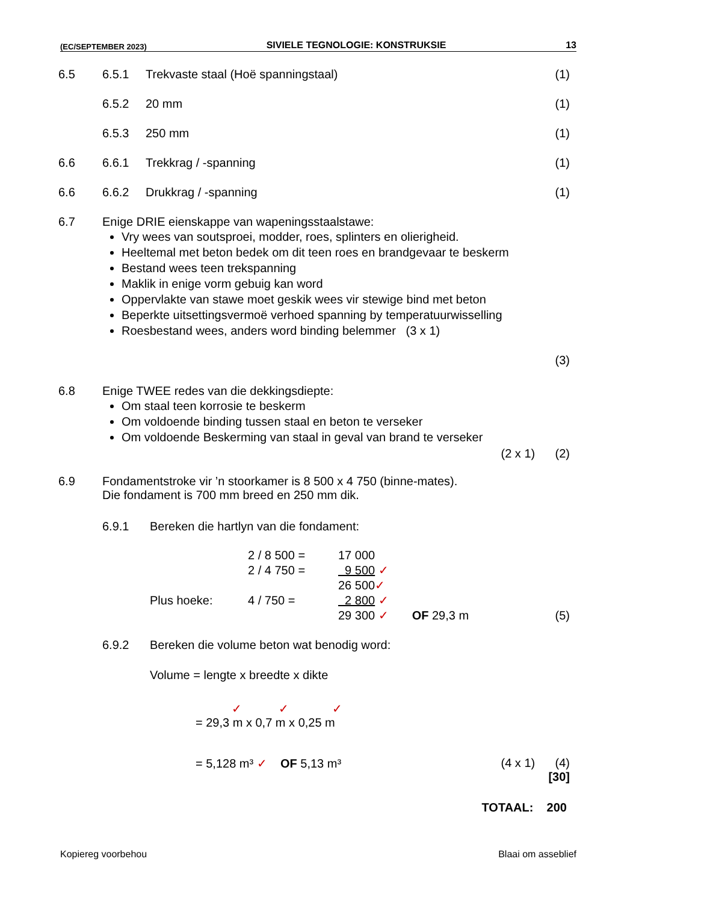(EC/SEPTEMBER 2023) SIVIELE TEGNOLOGIE: KONSTRUKSIE 13
6.5 6.5.1 Trekvaste staal (Hoë spanningstaal) (1)
6.5.2 20 mm (1)
6.5.3 250 mm (1)
6.6 6.6.1 Trekkrag / -spanning (1)
6.6 6.6.2 Drukkrag / -spanning (1)
6.7 Enige DRIE eienskappe van wapeningsstaalstawe:
Vry wees van soutsproei, modder, roes, splinters en olierigheid.
Heeltemal met beton bedek om dit teen roes en brandgevaar te beskerm
Bestand wees teen trekspanning
Maklik in enige vorm gebuig kan word
Oppervlakte van stawe moet geskik wees vir stewige bind met beton
Beperkte uitsettingsvermoë verhoed spanning by temperatuurwisselling
Roesbestand wees, anders word binding belemmer (3 x 1)
(3)
6.8 Enige TWEE redes van die dekkingsdiepte:
Om staal teen korrosie te beskerm
Om voldoende binding tussen staal en beton te verseker
Om voldoende Beskerming van staal in geval van brand te verseker
(2 x 1) (2)
6.9 Fondamentstroke vir ’n stoorkamer is 8 500 x 4 750 (binne-mates).
Die fondament is 700 mm breed en 250 mm dik.
6.9.1 Bereken die hartlyn van die fondament:
2 / 8 500 = 17 000
2 / 4 750 = 9 500 ✓
26 500✓
Plus hoeke: 4 / 750 = 2 800 ✓
29 300 ✓ OF 29,3 m
(5)
6.9.2 Bereken die volume beton wat benodig word:
Volume = lengte x breedte x dikte
✓ ✓ ✓
= 29,3 m x 0,7 m x 0,25 m
= 5,128 m³ ✓ OF 5,13 m³ (4 x 1) (4)
[30]
TOTAAL: 200
Kopiereg voorbehou Blaai om asseblief